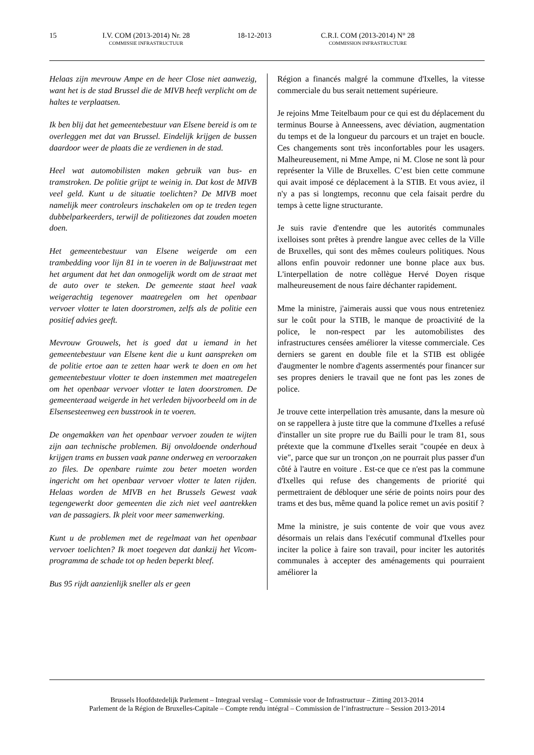15 I.V. COM (2013-2014) Nr. 28
COMMISSIE INFRASTRUCTUUR
18-12-2013 C.R.I. COM (2013-2014) N° 28
COMMISSION INFRASTRUCTURE
Helaas zijn mevrouw Ampe en de heer Close niet aanwezig, want het is de stad Brussel die de MIVB heeft verplicht om de haltes te verplaatsen.
Ik ben blij dat het gemeentebestuur van Elsene bereid is om te overleggen met dat van Brussel. Eindelijk krijgen de bussen daardoor weer de plaats die ze verdienen in de stad.
Heel wat automobilisten maken gebruik van bus- en tramstroken. De politie grijpt te weinig in. Dat kost de MIVB veel geld. Kunt u de situatie toelichten? De MIVB moet namelijk meer controleurs inschakelen om op te treden tegen dubbelparkeerders, terwijl de politiezones dat zouden moeten doen.
Het gemeentebestuur van Elsene weigerde om een trambedding voor lijn 81 in te voeren in de Baljuwstraat met het argument dat het dan onmogelijk wordt om de straat met de auto over te steken. De gemeente staat heel vaak weigerachtig tegenover maatregelen om het openbaar vervoer vlotter te laten doorstromen, zelfs als de politie een positief advies geeft.
Mevrouw Grouwels, het is goed dat u iemand in het gemeentebestuur van Elsene kent die u kunt aanspreken om de politie ertoe aan te zetten haar werk te doen en om het gemeentebestuur vlotter te doen instemmen met maatregelen om het openbaar vervoer vlotter te laten doorstromen. De gemeenteraad weigerde in het verleden bijvoorbeeld om in de Elsensesteenweg een busstrook in te voeren.
De ongemakken van het openbaar vervoer zouden te wijten zijn aan technische problemen. Bij onvoldoende onderhoud krijgen trams en bussen vaak panne onderweg en veroorzaken zo files. De openbare ruimte zou beter moeten worden ingericht om het openbaar vervoer vlotter te laten rijden. Helaas worden de MIVB en het Brussels Gewest vaak tegengewerkt door gemeenten die zich niet veel aantrekken van de passagiers. Ik pleit voor meer samenwerking.
Kunt u de problemen met de regelmaat van het openbaar vervoer toelichten? Ik moet toegeven dat dankzij het Vicom-programma de schade tot op heden beperkt bleef.
Bus 95 rijdt aanzienlijk sneller als er geen
Région a financés malgré la commune d'Ixelles, la vitesse commerciale du bus serait nettement supérieure.
Je rejoins Mme Teitelbaum pour ce qui est du déplacement du terminus Bourse à Anneessens, avec déviation, augmentation du temps et de la longueur du parcours et un trajet en boucle. Ces changements sont très inconfortables pour les usagers. Malheureusement, ni Mme Ampe, ni M. Close ne sont là pour représenter la Ville de Bruxelles. C’est bien cette commune qui avait imposé ce déplacement à la STIB. Et vous aviez, il n'y a pas si longtemps, reconnu que cela faisait perdre du temps à cette ligne structurante.
Je suis ravie d'entendre que les autorités communales ixelloises sont prêtes à prendre langue avec celles de la Ville de Bruxelles, qui sont des mêmes couleurs politiques. Nous allons enfin pouvoir redonner une bonne place aux bus. L'interpellation de notre collègue Hervé Doyen risque malheureusement de nous faire déchanter rapidement.
Mme la ministre, j'aimerais aussi que vous nous entreteniez sur le coût pour la STIB, le manque de proactivité de la police, le non-respect par les automobilistes des infrastructures censées améliorer la vitesse commerciale. Ces derniers se garent en double file et la STIB est obligée d'augmenter le nombre d'agents assermentés pour financer sur ses propres deniers le travail que ne font pas les zones de police.
Je trouve cette interpellation très amusante, dans la mesure où on se rappellera à juste titre que la commune d'Ixelles a refusé d'installer un site propre rue du Bailli pour le tram 81, sous prétexte que la commune d'Ixelles serait "coupée en deux à vie", parce que sur un tronçon ,on ne pourrait plus passer d'un côté à l'autre en voiture . Est-ce que ce n'est pas la commune d'Ixelles qui refuse des changements de priorité qui permettraient de débloquer une série de points noirs pour des trams et des bus, même quand la police remet un avis positif ?
Mme la ministre, je suis contente de voir que vous avez désormais un relais dans l'exécutif communal d'Ixelles pour inciter la police à faire son travail, pour inciter les autorités communales à accepter des aménagements qui pourraient améliorer la
Brussels Hoofdstedelijk Parlement – Integraal verslag – Commissie voor de Infrastructuur – Zitting 2013-2014
Parlement de la Région de Bruxelles-Capitale – Compte rendu intégral – Commission de l’infrastructure – Session 2013-2014